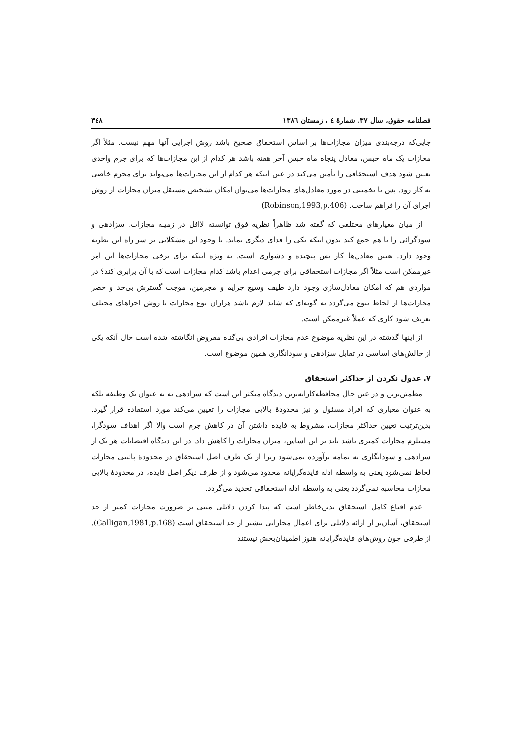فصلنامه حقوق، سال ۳۷، شمارهٔ ٤ ، زمستان ١٣٨٦ ۳٤٨
جایی‌که درجه‌بندی میزان مجازات‌ها بر اساس استحقاق صحیح باشد روش اجرایی آنها مهم نیست. مثلاً اگر مجازات یک ماه حبس، معادل پنجاه ماه حبس آخر هفته باشد هر کدام از این مجازات‌ها که برای جرم واحدی تعیین شود هدف استحقاقی را تأمین می‌کند در عین اینکه هر کدام از این مجازات‌ها می‌تواند برای مجرم خاصی به کار رود. پس با تخمینی در مورد معادل‌های مجازات‌ها می‌توان امکان تشخیص مستقل میزان مجازات از روش اجرای آن را فراهم ساخت. (Robinson,1993,p.406)
از میان معیارهای مختلفی که گفته شد ظاهراً نظریه فوق توانسته لااقل در زمینه مجازات، سزادهی و سودگرائی را با هم جمع کند بدون اینکه یکی را فدای دیگری نماید. با وجود این مشکلاتی بر سر راه این نظریه وجود دارد. تعیین معادل‌ها کار بس پیچیده و دشواری است. به ویژه اینکه برای برخی مجازات‌ها این امر غیرممکن است مثلاً اگر مجازات استحقاقی برای جرمی اعدام باشد کدام مجازات است که با آن برابری کند؟ در مواردی هم که امکان معادل‌سازی وجود دارد طیف وسیع جرایم و مجرمین، موجب گسترش بی‌حد و حصر مجازات‌ها از لحاظ تنوع می‌گردد به گونه‌ای که شاید لازم باشد هزاران نوع مجازات با روش اجراهای مختلف تعریف شود کاری که عملاً غیرممکن است.
از اینها گذشته در این نظریه موضوع عدم مجازات افرادی بی‌گناه مفروض انگاشته شده است حال آنکه یکی از چالش‌های اساسی در تقابل سزادهی و سودانگاری همین موضوع است.
۷. عدول نکردن از حداکثر استحقاق
مطمئن‌ترین و در عین حال محافظه‌کارانه‌ترین دیدگاه متکثر این است که سزادهی نه به عنوان یک وظیفه بلکه به عنوان معیاری که افراد مسئول و نیز محدودهٔ بالایی مجازات را تعیین می‌کند مورد استفاده قرار گیرد. بدین‌ترتیب تعیین حداکثر مجازات، مشروط به فایده داشتن آن در کاهش جرم است والا اگر اهداف سودگرا، مستلزم مجازات کمتری باشد باید بر این اساس، میزان مجازات را کاهش داد. در این دیدگاه اقتضائات هر یک از سزادهی و سودانگاری به تمامه برآورده نمی‌شود زیرا از یک طرف اصل استحقاق در محدودهٔ پائینی مجازات لحاظ نمی‌شود یعنی به واسطه ادله فایده‌گرایانه محدود می‌شود و از طرف دیگر اصل فایده، در محدودهٔ بالایی مجازات محاسبه نمی‌گردد یعنی به واسطه ادله استحقاقی تحدید می‌گردد.
عدم اقناع کامل استحقاق بدین‌خاطر است که پیدا کردن دلائلی مبنی بر ضرورت مجازات کمتر از حد استحقاق، آسان‌تر از ارائه دلایلی برای اعمال مجازاتی بیشتر از حد استحقاق است (Galligan,1981,p.168). از طرفی چون روش‌های فایده‌گرایانه هنوز اطمینان‌بخش نیستند